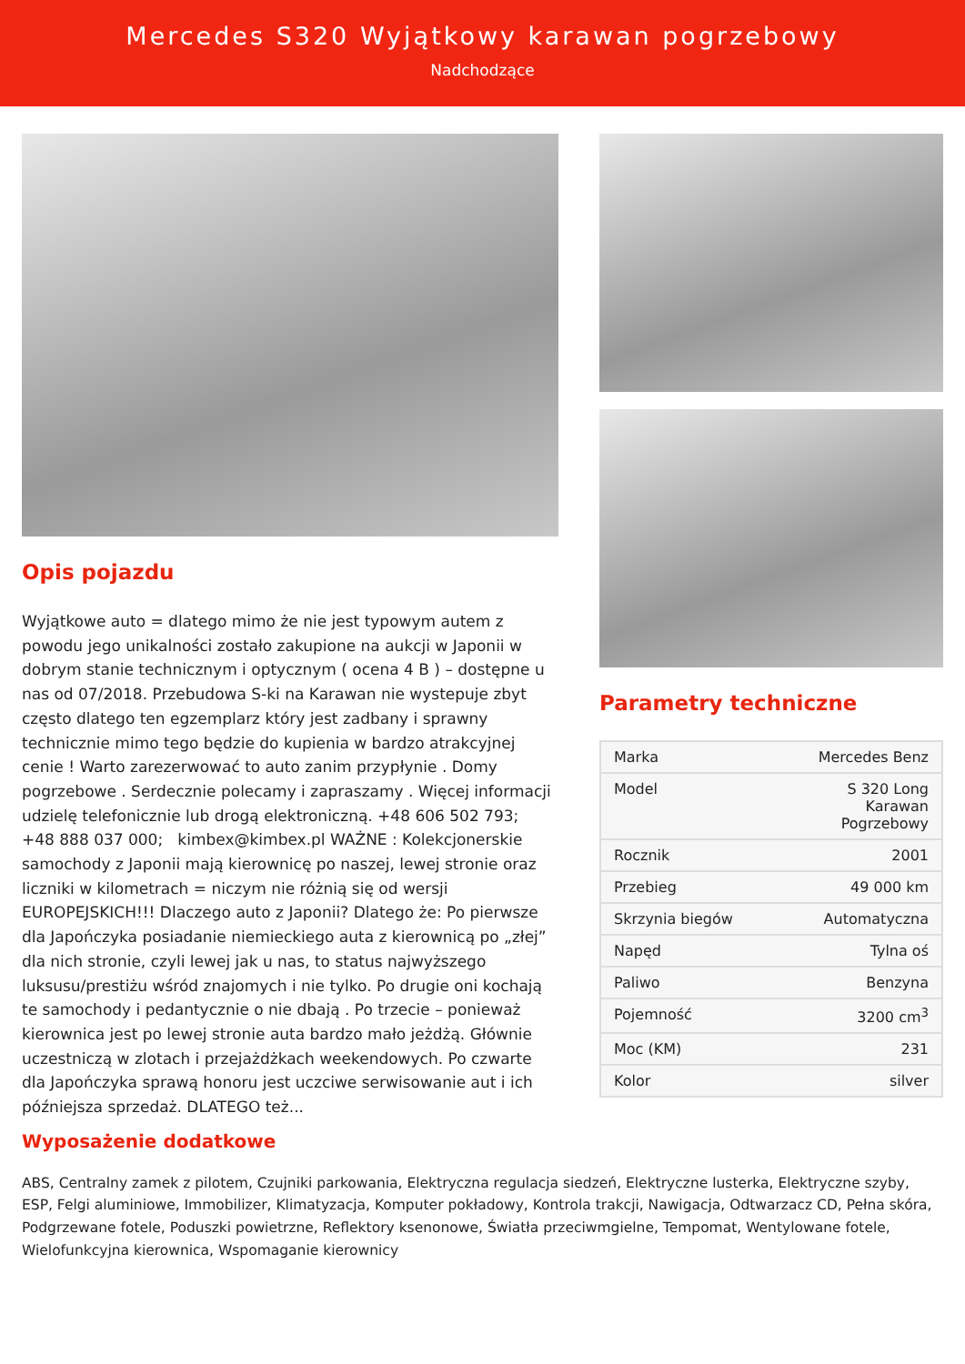Mercedes S320 Wyjątkowy karawan pogrzebowy
Nadchodzące
Opis pojazdu
Wyjątkowe auto = dlatego mimo że nie jest typowym autem z powodu jego unikalności zostało zakupione na aukcji w Japonii w dobrym stanie technicznym i optycznym ( ocena 4 B ) – dostępne u nas od 07/2018. Przebudowa S-ki na Karawan nie wystepuje zbyt często dlatego ten egzemplarz który jest zadbany i sprawny technicznie mimo tego będzie do kupienia w bardzo atrakcyjnej cenie ! Warto zarezerwować to auto zanim przypłynie . Domy pogrzebowe . Serdecznie polecamy i zapraszamy . Więcej informacji udzielę telefonicznie lub drogą elektroniczną. +48 606 502 793; +48 888 037 000; kimbex@kimbex.pl WAŻNE : Kolekcjonerskie samochody z Japonii mają kierownicę po naszej, lewej stronie oraz liczniki w kilometrach = niczym nie różnią się od wersji EUROPEJSKICH!!! Dlaczego auto z Japonii? Dlatego że: Po pierwsze dla Japończyka posiadanie niemieckiego auta z kierownicą po „złej” dla nich stronie, czyli lewej jak u nas, to status najwyższego luksusu/prestiżu wśród znajomych i nie tylko. Po drugie oni kochają te samochody i pedantycznie o nie dbają . Po trzecie – ponieważ kierownica jest po lewej stronie auta bardzo mało jeżdżą. Głównie uczestniczą w zlotach i przejażdżkach weekendowych. Po czwarte dla Japończyka sprawą honoru jest uczciwe serwisowanie aut i ich późniejsza sprzedaż. DLATEGO też...
Parametry techniczne
| Marka | Mercedes Benz |
| Model | S 320 Long Karawan Pogrzebowy |
| Rocznik | 2001 |
| Przebieg | 49 000 km |
| Skrzynia biegów | Automatyczna |
| Napęd | Tylna oś |
| Paliwo | Benzyna |
| Pojemność | 3200 cm<sup>3</sup> |
| Moc (KM) | 231 |
| Kolor | silver |
Wyposażenie dodatkowe
ABS, Centralny zamek z pilotem, Czujniki parkowania, Elektryczna regulacja siedzeń, Elektryczne lusterka, Elektryczne szyby, ESP, Felgi aluminiowe, Immobilizer, Klimatyzacja, Komputer pokładowy, Kontrola trakcji, Nawigacja, Odtwarzacz CD, Pełna skóra, Podgrzewane fotele, Poduszki powietrzne, Reflektory ksenonowe, Światła przeciwmgielne, Tempomat, Wentylowane fotele, Wielofunkcyjna kierownica, Wspomaganie kierownicy